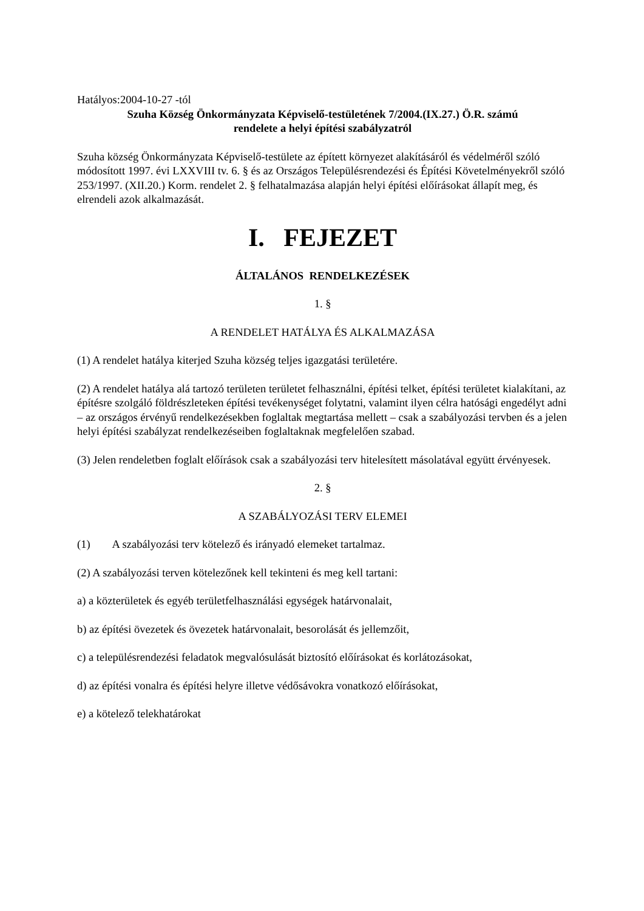Hatályos:2004-10-27 -tól
Szuha Község Önkormányzata Képviselő-testületének 7/2004.(IX.27.) Ö.R. számú
rendelete a helyi építési szabályzatról
Szuha község Önkormányzata Képviselő-testülete az épített környezet alakításáról és védelméről szóló módosított 1997. évi LXXVIII tv. 6. § és az Országos Településrendezési és Építési Követelményekről szóló 253/1997. (XII.20.) Korm. rendelet 2. § felhatalmazása alapján helyi építési előírásokat állapít meg, és elrendeli azok alkalmazását.
I. FEJEZET
ÁLTALÁNOS RENDELKEZÉSEK
1. §
A RENDELET HATÁLYA ÉS ALKALMAZÁSA
(1) A rendelet hatálya kiterjed Szuha község teljes igazgatási területére.
(2) A rendelet hatálya alá tartozó területen területet felhasználni, építési telket, építési területet kialakítani, az építésre szolgáló földrészleteken építési tevékenységet folytatni, valamint ilyen célra hatósági engedélyt adni – az országos érvényű rendelkezésekben foglaltak megtartása mellett – csak a szabályozási tervben és a jelen helyi építési szabályzat rendelkezéseiben foglaltaknak megfelelően szabad.
(3) Jelen rendeletben foglalt előírások csak a szabályozási terv hitelesített másolatával együtt érvényesek.
2. §
A SZABÁLYOZÁSI TERV ELEMEI
(1) A szabályozási terv kötelező és irányadó elemeket tartalmaz.
(2) A szabályozási terven kötelezőnek kell tekinteni és meg kell tartani:
a) a közterületek és egyéb területfelhasználási egységek határvonalait,
b) az építési övezetek és övezetek határvonalait, besorolását és jellemzőit,
c) a településrendezési feladatok megvalósulását biztosító előírásokat és korlátozásokat,
d) az építési vonalra és építési helyre illetve védősávokra vonatkozó előírásokat,
e) a kötelező telekhatárokat